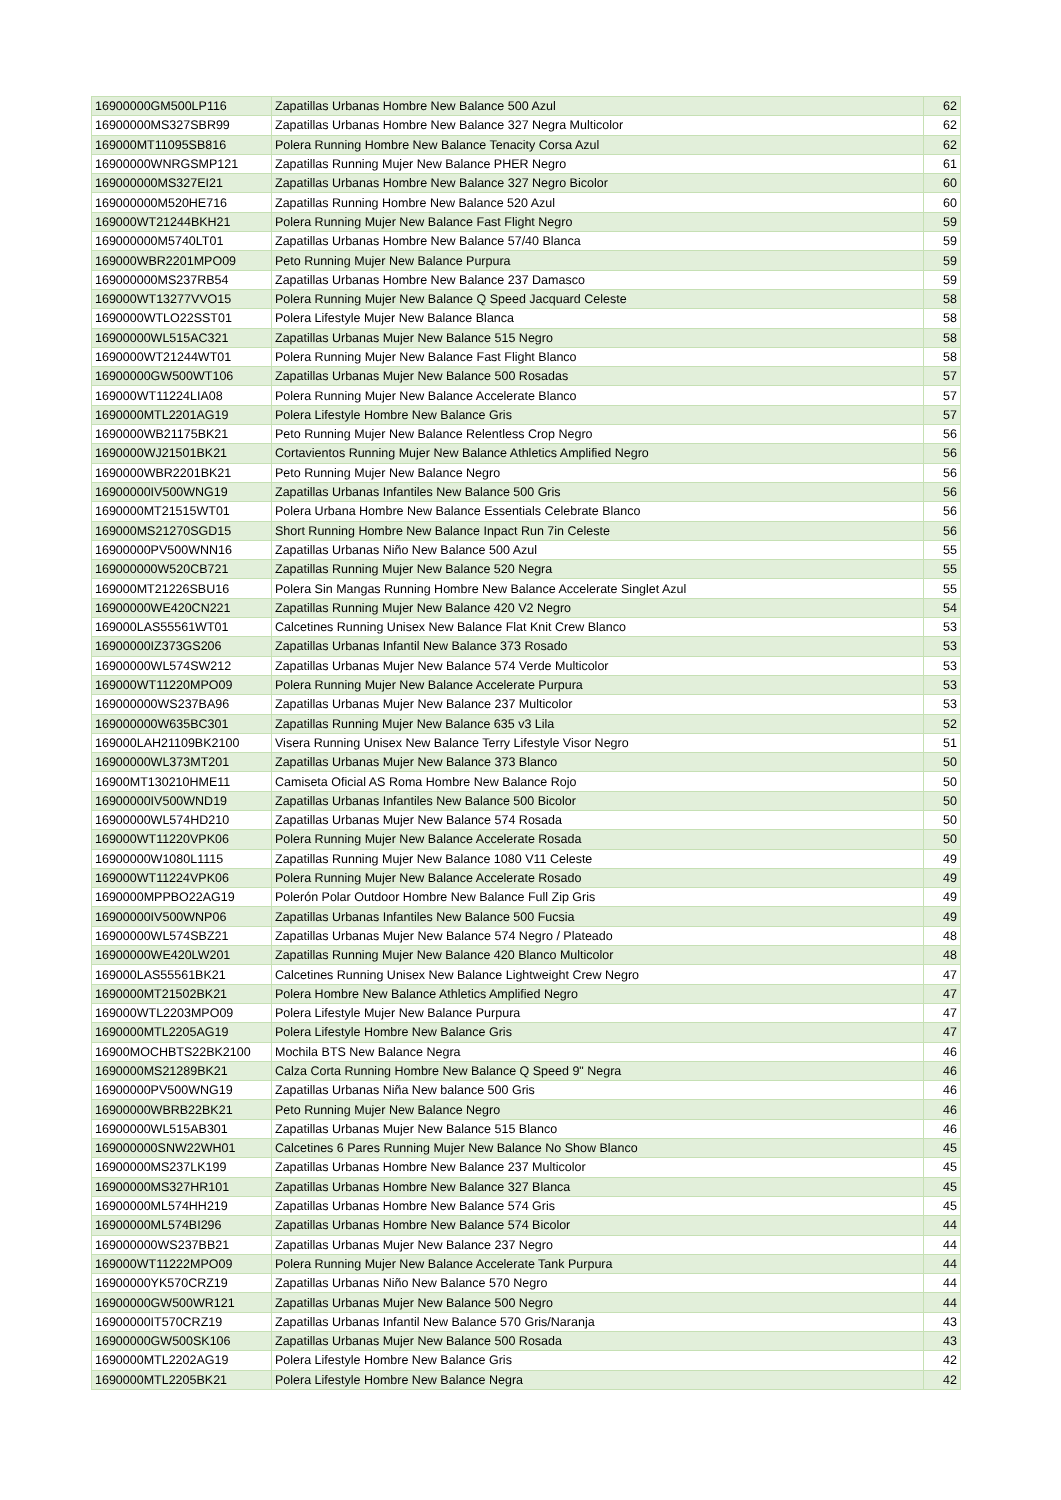| 16900000GM500LP116 | Zapatillas Urbanas Hombre New Balance 500 Azul | 62 |
| 16900000MS327SBR99 | Zapatillas Urbanas Hombre New Balance 327 Negra Multicolor | 62 |
| 169000MT11095SB816 | Polera Running Hombre New Balance Tenacity Corsa Azul | 62 |
| 16900000WNRGSMP121 | Zapatillas Running Mujer New Balance PHER Negro | 61 |
| 169000000MS327EI21 | Zapatillas Urbanas Hombre New Balance 327 Negro Bicolor | 60 |
| 169000000M520HE716 | Zapatillas Running Hombre New Balance 520 Azul | 60 |
| 169000WT21244BKH21 | Polera Running Mujer New Balance Fast Flight Negro | 59 |
| 169000000M5740LT01 | Zapatillas Urbanas Hombre New Balance 57/40 Blanca | 59 |
| 169000WBR2201MPO09 | Peto Running Mujer New Balance Purpura | 59 |
| 169000000MS237RB54 | Zapatillas Urbanas Hombre New Balance 237 Damasco | 59 |
| 169000WT13277VVO15 | Polera Running Mujer New Balance Q Speed Jacquard Celeste | 58 |
| 1690000WTLO22SST01 | Polera Lifestyle Mujer New Balance Blanca | 58 |
| 16900000WL515AC321 | Zapatillas Urbanas Mujer New Balance 515 Negro | 58 |
| 1690000WT21244WT01 | Polera Running Mujer New Balance Fast Flight Blanco | 58 |
| 16900000GW500WT106 | Zapatillas Urbanas Mujer New Balance 500 Rosadas | 57 |
| 169000WT11224LIA08 | Polera Running Mujer New Balance Accelerate Blanco | 57 |
| 1690000MTL2201AG19 | Polera Lifestyle Hombre New Balance Gris | 57 |
| 1690000WB21175BK21 | Peto Running Mujer New Balance Relentless Crop Negro | 56 |
| 1690000WJ21501BK21 | Cortavientos Running Mujer New Balance Athletics Amplified Negro | 56 |
| 1690000WBR2201BK21 | Peto Running Mujer New Balance Negro | 56 |
| 16900000IV500WNG19 | Zapatillas Urbanas Infantiles New Balance 500 Gris | 56 |
| 1690000MT21515WT01 | Polera Urbana Hombre New Balance Essentials Celebrate Blanco | 56 |
| 169000MS21270SGD15 | Short Running Hombre New Balance Inpact Run 7in Celeste | 56 |
| 16900000PV500WNN16 | Zapatillas Urbanas Niño New Balance 500 Azul | 55 |
| 169000000W520CB721 | Zapatillas Running Mujer New Balance 520 Negra | 55 |
| 169000MT21226SBU16 | Polera Sin Mangas Running Hombre New Balance Accelerate Singlet Azul | 55 |
| 16900000WE420CN221 | Zapatillas Running Mujer New Balance 420 V2 Negro | 54 |
| 169000LAS55561WT01 | Calcetines Running Unisex New Balance Flat Knit Crew Blanco | 53 |
| 16900000IZ373GS206 | Zapatillas Urbanas Infantil New Balance 373 Rosado | 53 |
| 16900000WL574SW212 | Zapatillas Urbanas Mujer New Balance 574 Verde Multicolor | 53 |
| 169000WT11220MPO09 | Polera Running Mujer New Balance Accelerate Purpura | 53 |
| 169000000WS237BA96 | Zapatillas Urbanas Mujer New Balance 237 Multicolor | 53 |
| 169000000W635BC301 | Zapatillas Running Mujer New Balance 635 v3 Lila | 52 |
| 169000LAH21109BK2100 | Visera Running Unisex New Balance Terry Lifestyle Visor Negro | 51 |
| 16900000WL373MT201 | Zapatillas Urbanas Mujer New Balance 373 Blanco | 50 |
| 16900MT130210HME11 | Camiseta Oficial AS Roma Hombre New Balance Rojo | 50 |
| 16900000IV500WND19 | Zapatillas Urbanas Infantiles New Balance 500 Bicolor | 50 |
| 16900000WL574HD210 | Zapatillas Urbanas Mujer New Balance 574 Rosada | 50 |
| 169000WT11220VPK06 | Polera Running Mujer New Balance Accelerate Rosada | 50 |
| 16900000W1080L1115 | Zapatillas Running Mujer New Balance 1080 V11 Celeste | 49 |
| 169000WT11224VPK06 | Polera Running Mujer New Balance Accelerate Rosado | 49 |
| 1690000MPPBO22AG19 | Polerón Polar Outdoor Hombre New Balance Full Zip Gris | 49 |
| 16900000IV500WNP06 | Zapatillas Urbanas Infantiles New Balance 500 Fucsia | 49 |
| 16900000WL574SBZ21 | Zapatillas Urbanas Mujer New Balance 574 Negro / Plateado | 48 |
| 16900000WE420LW201 | Zapatillas Running Mujer New Balance 420 Blanco Multicolor | 48 |
| 169000LAS55561BK21 | Calcetines Running Unisex New Balance Lightweight Crew Negro | 47 |
| 1690000MT21502BK21 | Polera Hombre New Balance Athletics Amplified Negro | 47 |
| 169000WTL2203MPO09 | Polera Lifestyle Mujer New Balance Purpura | 47 |
| 1690000MTL2205AG19 | Polera Lifestyle Hombre New Balance Gris | 47 |
| 16900MOCHBTS22BK2100 | Mochila BTS New Balance Negra | 46 |
| 1690000MS21289BK21 | Calza Corta Running Hombre New Balance Q Speed 9" Negra | 46 |
| 16900000PV500WNG19 | Zapatillas Urbanas Niña New balance 500 Gris | 46 |
| 16900000WBRB22BK21 | Peto Running Mujer New Balance Negro | 46 |
| 16900000WL515AB301 | Zapatillas Urbanas Mujer New Balance 515 Blanco | 46 |
| 169000000SNW22WH01 | Calcetines 6 Pares Running Mujer New Balance No Show Blanco | 45 |
| 16900000MS237LK199 | Zapatillas Urbanas Hombre New Balance 237 Multicolor | 45 |
| 16900000MS327HR101 | Zapatillas Urbanas Hombre New Balance 327 Blanca | 45 |
| 16900000ML574HH219 | Zapatillas Urbanas Hombre New Balance 574 Gris | 45 |
| 16900000ML574BI296 | Zapatillas Urbanas Hombre New Balance 574 Bicolor | 44 |
| 169000000WS237BB21 | Zapatillas Urbanas Mujer New Balance 237 Negro | 44 |
| 169000WT11222MPO09 | Polera Running Mujer New Balance Accelerate Tank Purpura | 44 |
| 16900000YK570CRZ19 | Zapatillas Urbanas Niño New Balance 570 Negro | 44 |
| 16900000GW500WR121 | Zapatillas Urbanas Mujer New Balance 500 Negro | 44 |
| 16900000IT570CRZ19 | Zapatillas Urbanas Infantil New Balance 570 Gris/Naranja | 43 |
| 16900000GW500SK106 | Zapatillas Urbanas Mujer New Balance 500 Rosada | 43 |
| 1690000MTL2202AG19 | Polera Lifestyle Hombre New Balance Gris | 42 |
| 1690000MTL2205BK21 | Polera Lifestyle Hombre New Balance Negra | 42 |